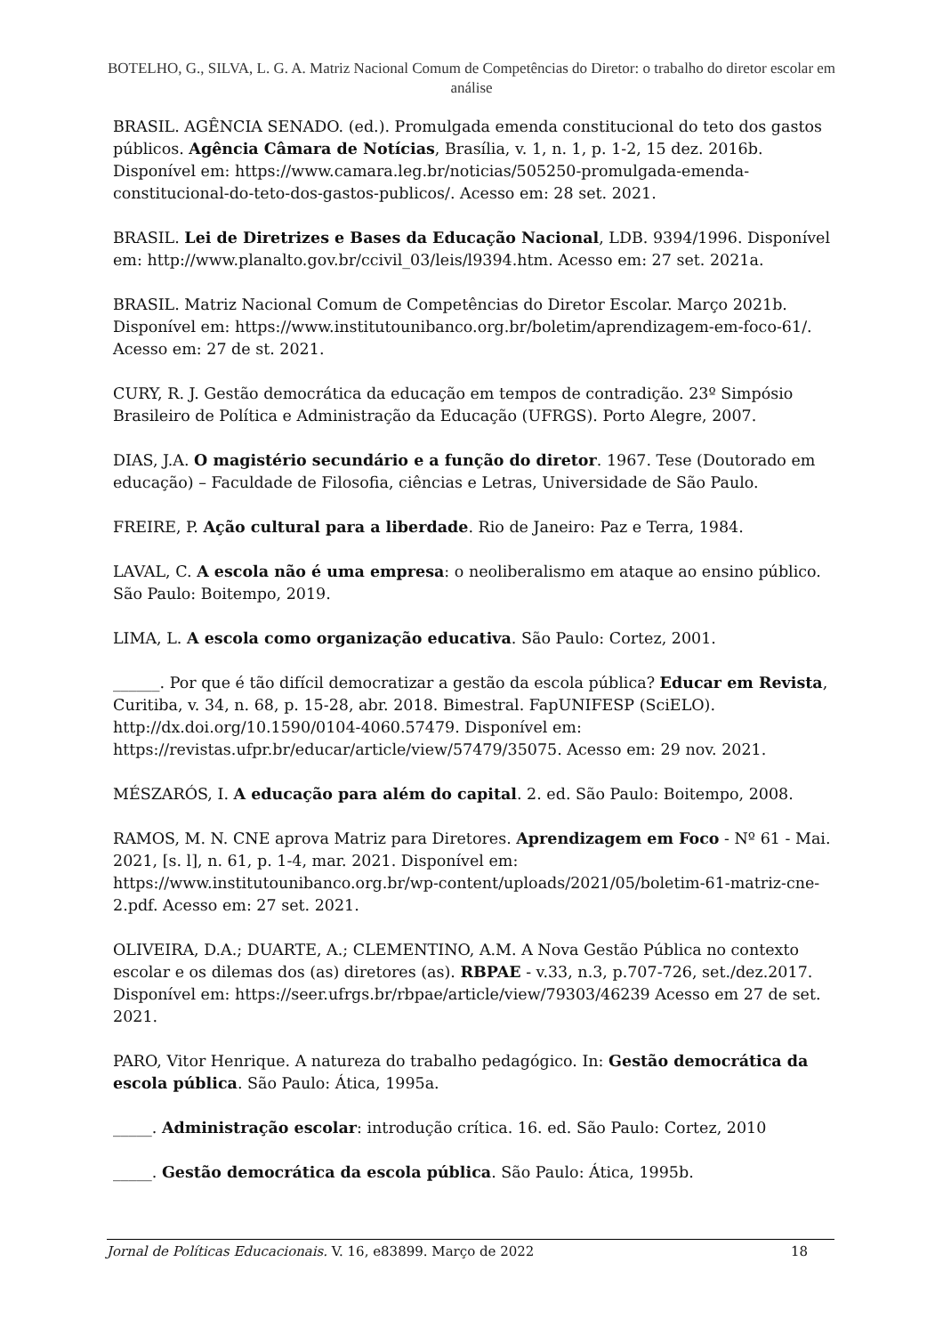BOTELHO, G., SILVA, L. G. A. Matriz Nacional Comum de Competências do Diretor: o trabalho do diretor escolar em análise
BRASIL. AGÊNCIA SENADO. (ed.). Promulgada emenda constitucional do teto dos gastos públicos. Agência Câmara de Notícias, Brasília, v. 1, n. 1, p. 1-2, 15 dez. 2016b. Disponível em: https://www.camara.leg.br/noticias/505250-promulgada-emenda-constitucional-do-teto-dos-gastos-publicos/. Acesso em: 28 set. 2021.
BRASIL. Lei de Diretrizes e Bases da Educação Nacional, LDB. 9394/1996. Disponível em: http://www.planalto.gov.br/ccivil_03/leis/l9394.htm. Acesso em: 27 set. 2021a.
BRASIL. Matriz Nacional Comum de Competências do Diretor Escolar. Março 2021b. Disponível em: https://www.institutounibanco.org.br/boletim/aprendizagem-em-foco-61/. Acesso em: 27 de st. 2021.
CURY, R. J. Gestão democrática da educação em tempos de contradição. 23º Simpósio Brasileiro de Política e Administração da Educação (UFRGS). Porto Alegre, 2007.
DIAS, J.A. O magistério secundário e a função do diretor. 1967. Tese (Doutorado em educação) – Faculdade de Filosofia, ciências e Letras, Universidade de São Paulo.
FREIRE, P. Ação cultural para a liberdade. Rio de Janeiro: Paz e Terra, 1984.
LAVAL, C. A escola não é uma empresa: o neoliberalismo em ataque ao ensino público. São Paulo: Boitempo, 2019.
LIMA, L. A escola como organização educativa. São Paulo: Cortez, 2001.
______. Por que é tão difícil democratizar a gestão da escola pública? Educar em Revista, Curitiba, v. 34, n. 68, p. 15-28, abr. 2018. Bimestral. FapUNIFESP (SciELO). http://dx.doi.org/10.1590/0104-4060.57479. Disponível em: https://revistas.ufpr.br/educar/article/view/57479/35075. Acesso em: 29 nov. 2021.
MÉSZARÓS, I. A educação para além do capital. 2. ed. São Paulo: Boitempo, 2008.
RAMOS, M. N. CNE aprova Matriz para Diretores. Aprendizagem em Foco - Nº 61 - Mai. 2021, [s. l], n. 61, p. 1-4, mar. 2021. Disponível em: https://www.institutounibanco.org.br/wp-content/uploads/2021/05/boletim-61-matriz-cne-2.pdf. Acesso em: 27 set. 2021.
OLIVEIRA, D.A.; DUARTE, A.; CLEMENTINO, A.M. A Nova Gestão Pública no contexto escolar e os dilemas dos (as) diretores (as). RBPAE - v.33, n.3, p.707-726, set./dez.2017. Disponível em: https://seer.ufrgs.br/rbpae/article/view/79303/46239 Acesso em 27 de set. 2021.
PARO, Vitor Henrique. A natureza do trabalho pedagógico. In: Gestão democrática da escola pública. São Paulo: Ática, 1995a.
_____. Administração escolar: introdução crítica. 16. ed. São Paulo: Cortez, 2010
_____. Gestão democrática da escola pública. São Paulo: Ática, 1995b.
Jornal de Políticas Educacionais. V. 16, e83899. Março de 2022 18